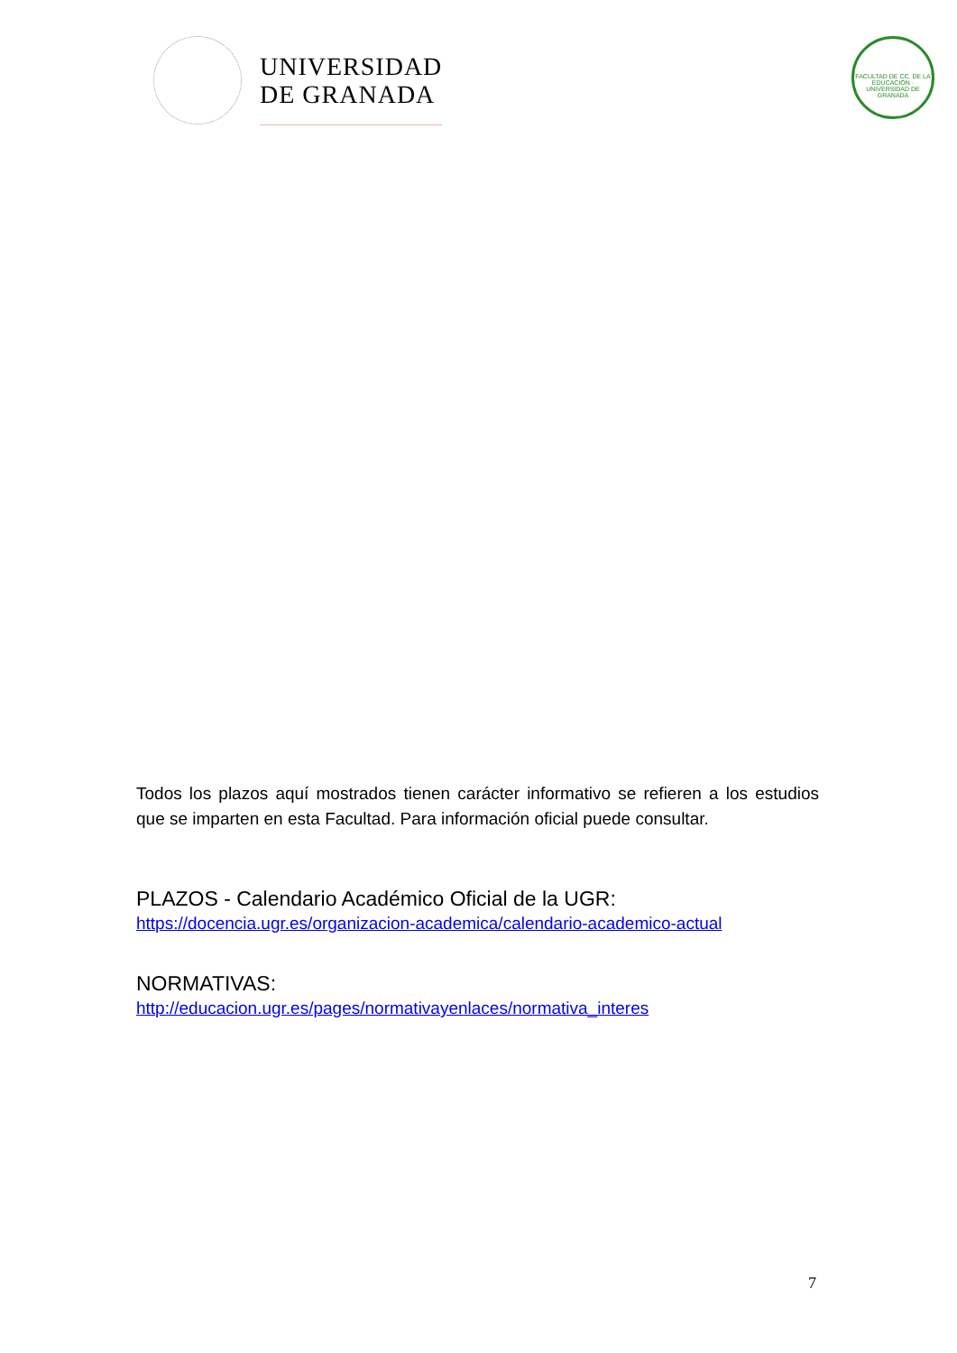UNIVERSIDAD
DE GRANADA
FACULTAD DE CC. DE LA EDUCACIÓN · UNIVERSIDAD DE GRANADA
Todos los plazos aquí mostrados tienen carácter informativo se refieren a los estudios que se imparten en esta Facultad. Para información oficial puede consultar.
PLAZOS - Calendario Académico Oficial de la UGR:
https://docencia.ugr.es/organizacion-academica/calendario-academico-actual
NORMATIVAS:
http://educacion.ugr.es/pages/normativayenlaces/normativa_interes
7